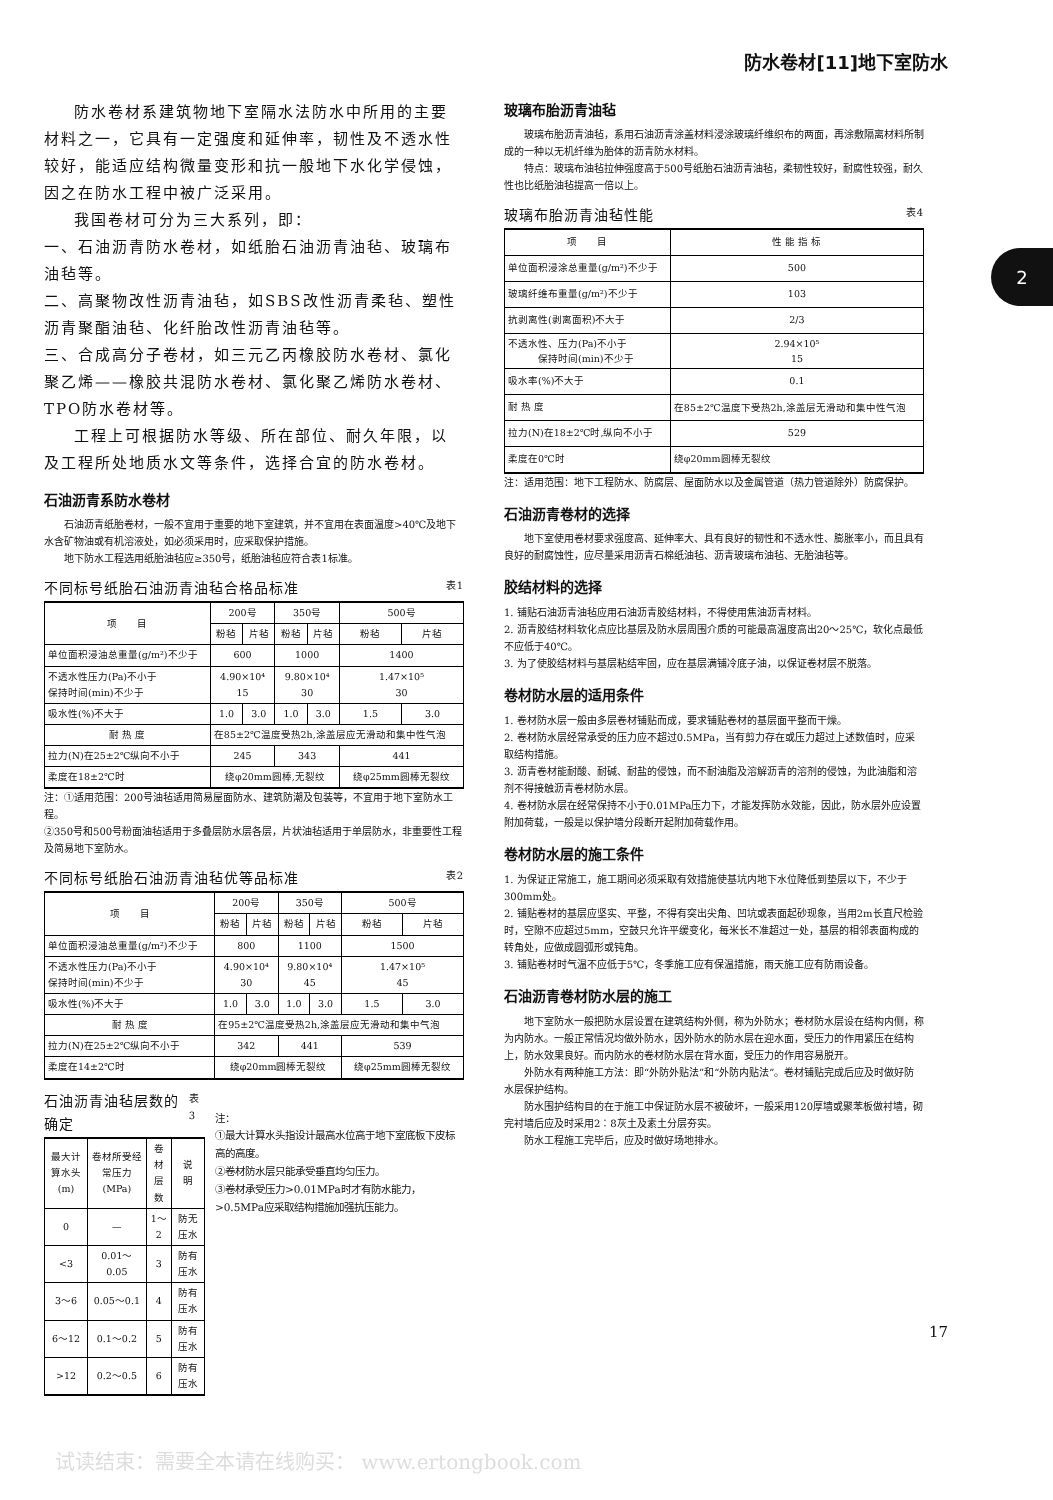防水卷材[11]地下室防水
2
防水卷材系建筑物地下室隔水法防水中所用的主要材料之一，它具有一定强度和延伸率，韧性及不透水性较好，能适应结构微量变形和抗一般地下水化学侵蚀，因之在防水工程中被广泛采用。
我国卷材可分为三大系列，即：
一、石油沥青防水卷材，如纸胎石油沥青油毡、玻璃布油毡等。
二、高聚物改性沥青油毡，如SBS改性沥青柔毡、塑性沥青聚酯油毡、化纤胎改性沥青油毡等。
三、合成高分子卷材，如三元乙丙橡胶防水卷材、氯化聚乙烯——橡胶共混防水卷材、氯化聚乙烯防水卷材、TPO防水卷材等。
工程上可根据防水等级、所在部位、耐久年限，以及工程所处地质水文等条件，选择合宜的防水卷材。
石油沥青系防水卷材
石油沥青纸胎卷材，一般不宜用于重要的地下室建筑，并不宜用在表面温度>40℃及地下水含矿物油或有机溶液处，如必须采用时，应采取保护措施。
地下防水工程选用纸胎油毡应≥350号，纸胎油毡应符合表1标准。
不同标号纸胎石油沥青油毡合格品标准 表1
| 项 目 | 200号 | | 350号 | | 500号 | |
| --- | --- | --- | --- | --- | --- | --- |
| | 粉毡 | 片毡 | 粉毡 | 片毡 | 粉毡 | 片毡 |
| 单位面积浸油总重量(g/m²)不少于 | 600 | | 1000 | | 1400 | |
| 不透水性压力(Pa)不小于 保持时间(min)不少于 | 4.90×10⁴ 15 | | 9.80×10⁴ 30 | | 1.47×10⁵ 30 | |
| 吸水性(%)不大于 | 1.0 | 3.0 | 1.0 | 3.0 | 1.5 | 3.0 |
| 耐 热 度 | 在85±2℃温度受热2h,涂盖层应无滑动和集中性气泡 | | | | | |
| 拉力(N)在25±2℃纵向不小于 | 245 | | 343 | | 441 | |
| 柔度在18±2℃时 | 绕φ20mm圆棒,无裂纹 | | | | 绕φ25mm圆棒无裂纹 | |
注：①适用范围：200号油毡适用简易屋面防水、建筑防潮及包装等，不宜用于地下室防水工程。
②350号和500号粉面油毡适用于多叠层防水层各层，片状油毡适用于单层防水，非重要性工程及简易地下室防水。
不同标号纸胎石油沥青油毡优等品标准 表2
| 项 目 | 200号 | | 350号 | | 500号 | |
| --- | --- | --- | --- | --- | --- | --- |
| | 粉毡 | 片毡 | 粉毡 | 片毡 | 粉毡 | 片毡 |
| 单位面积浸油总重量(g/m²)不少于 | 800 | | 1100 | | 1500 | |
| 不透水性压力(Pa)不小于 保持时间(min)不少于 | 4.90×10⁴ 30 | | 9.80×10⁴ 45 | | 1.47×10⁵ 45 | |
| 吸水性(%)不大于 | 1.0 | 3.0 | 1.0 | 3.0 | 1.5 | 3.0 |
| 耐 热 度 | 在95±2℃温度受热2h,涂盖层应无滑动和集中气泡 | | | | | |
| 拉力(N)在25±2℃纵向不小于 | 342 | | 441 | | 539 | |
| 柔度在14±2℃时 | 绕φ20mm圆棒无裂纹 | | | | 绕φ25mm圆棒无裂纹 | |
石油沥青油毡层数的确定 表3
| 最大计算水头(m) | 卷材所受经常压力(MPa) | 卷材层数 | 说 明 |
| --- | --- | --- | --- |
| 0 | — | 1～2 | 防无压水 |
| <3 | 0.01～0.05 | 3 | 防有压水 |
| 3～6 | 0.05～0.1 | 4 | 防有压水 |
| 6～12 | 0.1～0.2 | 5 | 防有压水 |
| >12 | 0.2～0.5 | 6 | 防有压水 |
注：
①最大计算水头指设计最高水位高于地下室底板下皮标高的高度。
②卷材防水层只能承受垂直均匀压力。
③卷材承受压力>0.01MPa时才有防水能力，>0.5MPa应采取结构措施加强抗压能力。
玻璃布胎沥青油毡
玻璃布胎沥青油毡，系用石油沥青涂盖材料浸涂玻璃纤维织布的两面，再涂敷隔离材料所制成的一种以无机纤维为胎体的沥青防水材料。
特点：玻璃布油毡拉伸强度高于500号纸胎石油沥青油毡，柔韧性较好，耐腐性较强，耐久性也比纸胎油毡提高一倍以上。
玻璃布胎沥青油毡性能 表4
| 项 目 | 性 能 指 标 |
| --- | --- |
| 单位面积浸涂总重量(g/m²)不少于 | 500 |
| 玻璃纤维布重量(g/m²)不少于 | 103 |
| 抗剥离性(剥离面积)不大于 | 2/3 |
| 不透水性、压力(Pa)不小于 保持时间(min)不少于 | 2.94×10⁵ 15 |
| 吸水率(%)不大于 | 0.1 |
| 耐 热 度 | 在85±2℃温度下受热2h,涂盖层无滑动和集中性气泡 |
| 拉力(N)在18±2℃时,纵向不小于 | 529 |
| 柔度在0℃时 | 绕φ20mm圆棒无裂纹 |
注：适用范围：地下工程防水、防腐层、屋面防水以及金属管道（热力管道除外）防腐保护。
石油沥青卷材的选择
地下室使用卷材要求强度高、延伸率大、具有良好的韧性和不透水性、膨胀率小，而且具有良好的耐腐蚀性，应尽量采用沥青石棉纸油毡、沥青玻璃布油毡、无胎油毡等。
胶结材料的选择
1. 铺贴石油沥青油毡应用石油沥青胶结材料，不得使用焦油沥青材料。
2. 沥青胶结材料软化点应比基层及防水层周围介质的可能最高温度高出20～25℃，软化点最低不应低于40℃。
3. 为了使胶结材料与基层粘结牢固，应在基层满铺冷底子油，以保证卷材层不脱落。
卷材防水层的适用条件
1. 卷材防水层一般由多层卷材铺贴而成，要求铺贴卷材的基层面平整而干燥。
2. 卷材防水层经常承受的压力应不超过0.5MPa，当有剪力存在或压力超过上述数值时，应采取结构措施。
3. 沥青卷材能耐酸、耐碱、耐盐的侵蚀，而不耐油脂及溶解沥青的溶剂的侵蚀，为此油脂和溶剂不得接触沥青卷材防水层。
4. 卷材防水层在经常保持不小于0.01MPa压力下，才能发挥防水效能，因此，防水层外应设置附加荷载，一般是以保护墙分段断开起附加荷载作用。
卷材防水层的施工条件
1. 为保证正常施工，施工期间必须采取有效措施使基坑内地下水位降低到垫层以下，不少于300mm处。
2. 铺贴卷材的基层应坚实、平整，不得有突出尖角、凹坑或表面起砂现象，当用2m长直尺检验时，空隙不应超过5mm，空鼓只允许平缓变化，每米长不准超过一处，基层的相邻表面构成的转角处，应做成圆弧形或钝角。
3. 铺贴卷材时气温不应低于5℃，冬季施工应有保温措施，雨天施工应有防雨设备。
石油沥青卷材防水层的施工
地下室防水一般把防水层设置在建筑结构外侧，称为外防水；卷材防水层设在结构内侧，称为内防水。一般正常情况均做外防水，因外防水的防水层在迎水面，受压力的作用紧压在结构上，防水效果良好。而内防水的卷材防水层在背水面，受压力的作用容易脱开。
外防水有两种施工方法：即“外防外贴法”和“外防内贴法”。卷材铺贴完成后应及时做好防水层保护结构。
防水围护结构目的在于施工中保证防水层不被破坏，一般采用120厚墙或聚苯板做衬墙，砌完衬墙后应及时采用2∶8灰土及素土分层夯实。
防水工程施工完毕后，应及时做好场地排水。
17
试读结束：需要全本请在线购买： www.ertongbook.com